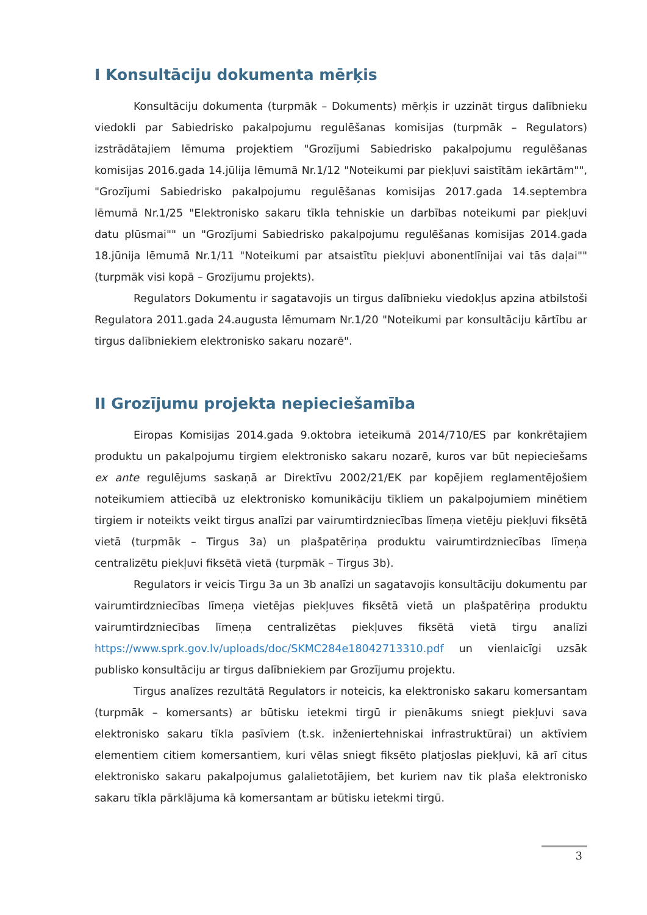I Konsultāciju dokumenta mērķis
Konsultāciju dokumenta (turpmāk – Dokuments) mērķis ir uzzināt tirgus dalībnieku viedokli par Sabiedrisko pakalpojumu regulēšanas komisijas (turpmāk – Regulators) izstrādātajiem lēmuma projektiem "Grozījumi Sabiedrisko pakalpojumu regulēšanas komisijas 2016.gada 14.jūlija lēmumā Nr.1/12 "Noteikumi par piekļuvi saistītām iekārtām"", "Grozījumi Sabiedrisko pakalpojumu regulēšanas komisijas 2017.gada 14.septembra lēmumā Nr.1/25 "Elektronisko sakaru tīkla tehniskie un darbības noteikumi par piekļuvi datu plūsmai"" un "Grozījumi Sabiedrisko pakalpojumu regulēšanas komisijas 2014.gada 18.jūnija lēmumā Nr.1/11 "Noteikumi par atsaistītu piekļuvi abonentlīnijai vai tās daļai"" (turpmāk visi kopā – Grozījumu projekts).
Regulators Dokumentu ir sagatavojis un tirgus dalībnieku viedokļus apzina atbilstoši Regulatora 2011.gada 24.augusta lēmumam Nr.1/20 "Noteikumi par konsultāciju kārtību ar tirgus dalībniekiem elektronisko sakaru nozarē".
II Grozījumu projekta nepieciešamība
Eiropas Komisijas 2014.gada 9.oktobra ieteikumā 2014/710/ES par konkrētajiem produktu un pakalpojumu tirgiem elektronisko sakaru nozarē, kuros var būt nepieciešams ex ante regulējums saskaņā ar Direktīvu 2002/21/EK par kopējiem reglamentējošiem noteikumiem attiecībā uz elektronisko komunikāciju tīkliem un pakalpojumiem minētiem tirgiem ir noteikts veikt tirgus analīzi par vairumtirdzniecības līmeņa vietēju piekļuvi fiksētā vietā (turpmāk – Tirgus 3a) un plašpatēriņa produktu vairumtirdzniecības līmeņa centralizētu piekļuvi fiksētā vietā (turpmāk – Tirgus 3b).
Regulators ir veicis Tirgu 3a un 3b analīzi un sagatavojis konsultāciju dokumentu par vairumtirdzniecības līmeņa vietējas piekļuves fiksētā vietā un plašpatēriņa produktu vairumtirdzniecības līmeņa centralizētas piekļuves fiksētā vietā tirgu analīzi https://www.sprk.gov.lv/uploads/doc/SKMC284e18042713310.pdf un vienlaicīgi uzsāk publisko konsultāciju ar tirgus dalībniekiem par Grozījumu projektu.
Tirgus analīzes rezultātā Regulators ir noteicis, ka elektronisko sakaru komersantam (turpmāk – komersants) ar būtisku ietekmi tirgū ir pienākums sniegt piekļuvi sava elektronisko sakaru tīkla pasīviem (t.sk. inženiertehniskai infrastruktūrai) un aktīviem elementiem citiem komersantiem, kuri vēlas sniegt fiksēto platjoslas piekļuvi, kā arī citus elektronisko sakaru pakalpojumus galalietotājiem, bet kuriem nav tik plaša elektronisko sakaru tīkla pārklājuma kā komersantam ar būtisku ietekmi tirgū.
3